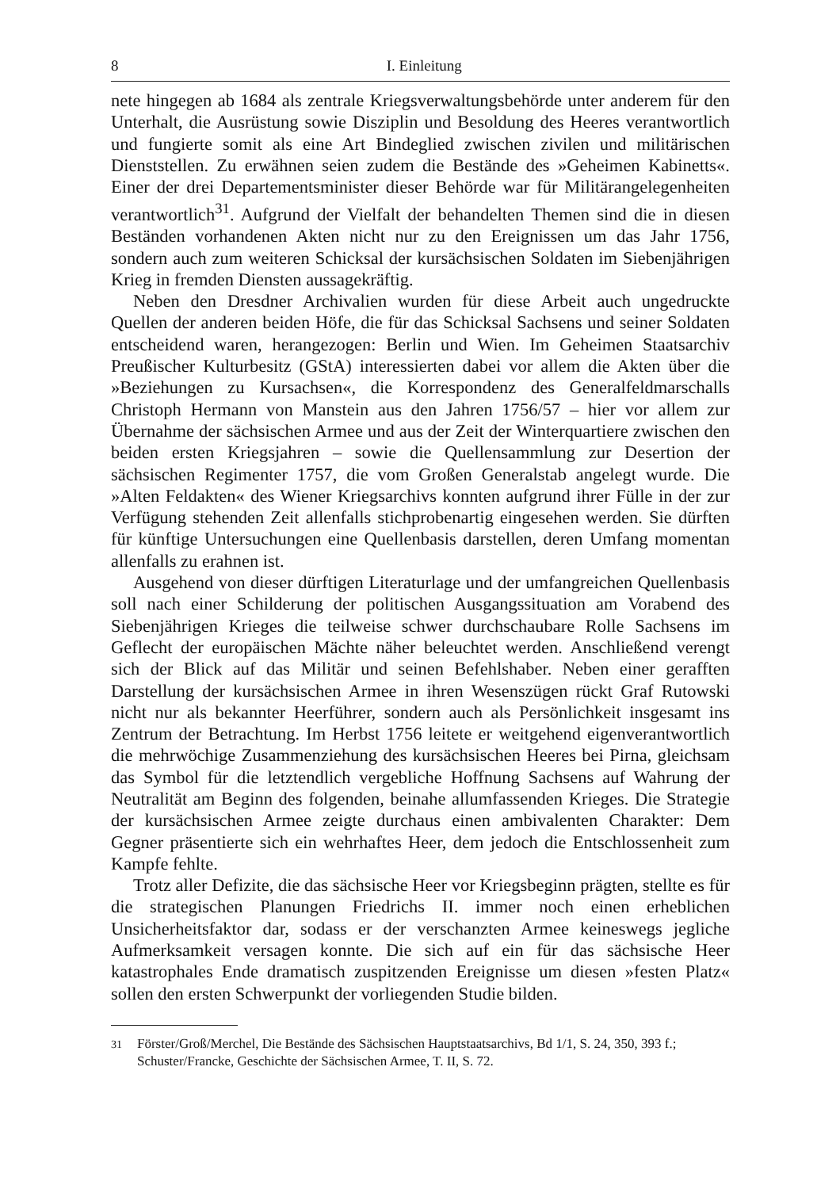8 I. Einleitung
nete hingegen ab 1684 als zentrale Kriegsverwaltungsbehörde unter anderem für den Unterhalt, die Ausrüstung sowie Disziplin und Besoldung des Heeres verantwortlich und fungierte somit als eine Art Bindeglied zwischen zivilen und militärischen Dienststellen. Zu erwähnen seien zudem die Bestände des »Geheimen Kabinetts«. Einer der drei Departementsminister dieser Behörde war für Militärangelegenheiten verantwortlich<sup>31</sup>. Aufgrund der Vielfalt der behandelten Themen sind die in diesen Beständen vorhandenen Akten nicht nur zu den Ereignissen um das Jahr 1756, sondern auch zum weiteren Schicksal der kursächsischen Soldaten im Siebenjährigen Krieg in fremden Diensten aussagekräftig.
Neben den Dresdner Archivalien wurden für diese Arbeit auch ungedruckte Quellen der anderen beiden Höfe, die für das Schicksal Sachsens und seiner Soldaten entscheidend waren, herangezogen: Berlin und Wien. Im Geheimen Staatsarchiv Preußischer Kulturbesitz (GStA) interessierten dabei vor allem die Akten über die »Beziehungen zu Kursachsen«, die Korrespondenz des Generalfeldmarschalls Christoph Hermann von Manstein aus den Jahren 1756/57 – hier vor allem zur Übernahme der sächsischen Armee und aus der Zeit der Winterquartiere zwischen den beiden ersten Kriegsjahren – sowie die Quellensammlung zur Desertion der sächsischen Regimenter 1757, die vom Großen Generalstab angelegt wurde. Die »Alten Feldakten« des Wiener Kriegsarchivs konnten aufgrund ihrer Fülle in der zur Verfügung stehenden Zeit allenfalls stichprobenartig eingesehen werden. Sie dürften für künftige Untersuchungen eine Quellenbasis darstellen, deren Umfang momentan allenfalls zu erahnen ist.
Ausgehend von dieser dürftigen Literaturlage und der umfangreichen Quellenbasis soll nach einer Schilderung der politischen Ausgangssituation am Vorabend des Siebenjährigen Krieges die teilweise schwer durchschaubare Rolle Sachsens im Geflecht der europäischen Mächte näher beleuchtet werden. Anschließend verengt sich der Blick auf das Militär und seinen Befehlshaber. Neben einer gerafften Darstellung der kursächsischen Armee in ihren Wesenszügen rückt Graf Rutowski nicht nur als bekannter Heerführer, sondern auch als Persönlichkeit insgesamt ins Zentrum der Betrachtung. Im Herbst 1756 leitete er weitgehend eigenverantwortlich die mehrwöchige Zusammenziehung des kursächsischen Heeres bei Pirna, gleichsam das Symbol für die letztendlich vergebliche Hoffnung Sachsens auf Wahrung der Neutralität am Beginn des folgenden, beinahe allumfassenden Krieges. Die Strategie der kursächsischen Armee zeigte durchaus einen ambivalenten Charakter: Dem Gegner präsentierte sich ein wehrhaftes Heer, dem jedoch die Entschlossenheit zum Kampfe fehlte.
Trotz aller Defizite, die das sächsische Heer vor Kriegsbeginn prägten, stellte es für die strategischen Planungen Friedrichs II. immer noch einen erheblichen Unsicherheitsfaktor dar, sodass er der verschanzten Armee keineswegs jegliche Aufmerksamkeit versagen konnte. Die sich auf ein für das sächsische Heer katastrophales Ende dramatisch zuspitzenden Ereignisse um diesen »festen Platz« sollen den ersten Schwerpunkt der vorliegenden Studie bilden.
<sup>31</sup> Förster/Groß/Merchel, Die Bestände des Sächsischen Hauptstaatsarchivs, Bd 1/1, S. 24, 350, 393 f.; Schuster/Francke, Geschichte der Sächsischen Armee, T. II, S. 72.